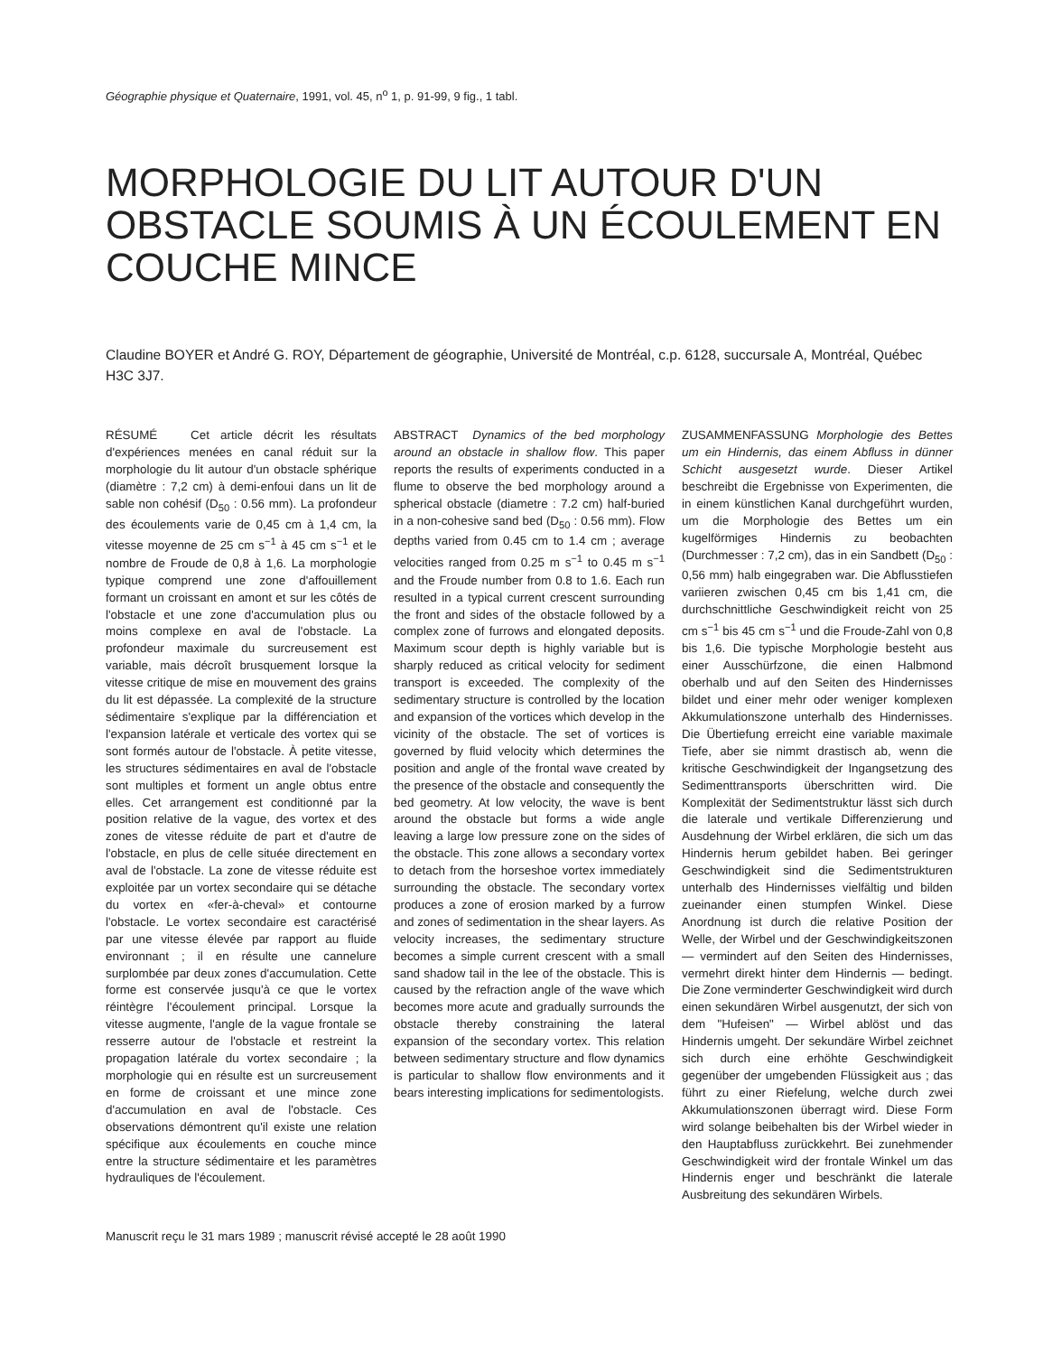Géographie physique et Quaternaire, 1991, vol. 45, n<sup>o</sup> 1, p. 91-99, 9 fig., 1 tabl.
MORPHOLOGIE DU LIT AUTOUR D'UN OBSTACLE SOUMIS À UN ÉCOULEMENT EN COUCHE MINCE
Claudine BOYER et André G. ROY, Département de géographie, Université de Montréal, c.p. 6128, succursale A, Montréal, Québec H3C 3J7.
RÉSUMÉ Cet article décrit les résultats d'expériences menées en canal réduit sur la morphologie du lit autour d'un obstacle sphérique (diamètre : 7,2 cm) à demi-enfoui dans un lit de sable non cohésif (D<sub>50</sub> : 0.56 mm). La profondeur des écoulements varie de 0,45 cm à 1,4 cm, la vitesse moyenne de 25 cm s<sup>−1</sup> à 45 cm s<sup>−1</sup> et le nombre de Froude de 0,8 à 1,6. La morphologie typique comprend une zone d'affouillement formant un croissant en amont et sur les côtés de l'obstacle et une zone d'accumulation plus ou moins complexe en aval de l'obstacle. La profondeur maximale du surcreusement est variable, mais décroît brusquement lorsque la vitesse critique de mise en mouvement des grains du lit est dépassée. La complexité de la structure sédimentaire s'explique par la différenciation et l'expansion latérale et verticale des vortex qui se sont formés autour de l'obstacle. À petite vitesse, les structures sédimentaires en aval de l'obstacle sont multiples et forment un angle obtus entre elles. Cet arrangement est conditionné par la position relative de la vague, des vortex et des zones de vitesse réduite de part et d'autre de l'obstacle, en plus de celle située directement en aval de l'obstacle. La zone de vitesse réduite est exploitée par un vortex secondaire qui se détache du vortex en «fer-à-cheval» et contourne l'obstacle. Le vortex secondaire est caractérisé par une vitesse élevée par rapport au fluide environnant ; il en résulte une cannelure surplombée par deux zones d'accumulation. Cette forme est conservée jusqu'à ce que le vortex réintègre l'écoulement principal. Lorsque la vitesse augmente, l'angle de la vague frontale se resserre autour de l'obstacle et restreint la propagation latérale du vortex secondaire ; la morphologie qui en résulte est un surcreusement en forme de croissant et une mince zone d'accumulation en aval de l'obstacle. Ces observations démontrent qu'il existe une relation spécifique aux écoulements en couche mince entre la structure sédimentaire et les paramètres hydrauliques de l'écoulement.
ABSTRACT Dynamics of the bed morphology around an obstacle in shallow flow. This paper reports the results of experiments conducted in a flume to observe the bed morphology around a spherical obstacle (diametre : 7.2 cm) half-buried in a non-cohesive sand bed (D<sub>50</sub> : 0.56 mm). Flow depths varied from 0.45 cm to 1.4 cm ; average velocities ranged from 0.25 m s<sup>−1</sup> to 0.45 m s<sup>−1</sup> and the Froude number from 0.8 to 1.6. Each run resulted in a typical current crescent surrounding the front and sides of the obstacle followed by a complex zone of furrows and elongated deposits. Maximum scour depth is highly variable but is sharply reduced as critical velocity for sediment transport is exceeded. The complexity of the sedimentary structure is controlled by the location and expansion of the vortices which develop in the vicinity of the obstacle. The set of vortices is governed by fluid velocity which determines the position and angle of the frontal wave created by the presence of the obstacle and consequently the bed geometry. At low velocity, the wave is bent around the obstacle but forms a wide angle leaving a large low pressure zone on the sides of the obstacle. This zone allows a secondary vortex to detach from the horseshoe vortex immediately surrounding the obstacle. The secondary vortex produces a zone of erosion marked by a furrow and zones of sedimentation in the shear layers. As velocity increases, the sedimentary structure becomes a simple current crescent with a small sand shadow tail in the lee of the obstacle. This is caused by the refraction angle of the wave which becomes more acute and gradually surrounds the obstacle thereby constraining the lateral expansion of the secondary vortex. This relation between sedimentary structure and flow dynamics is particular to shallow flow environments and it bears interesting implications for sedimentologists.
ZUSAMMENFASSUNG Morphologie des Bettes um ein Hindernis, das einem Abfluss in dünner Schicht ausgesetzt wurde. Dieser Artikel beschreibt die Ergebnisse von Experimenten, die in einem künstlichen Kanal durchgeführt wurden, um die Morphologie des Bettes um ein kugelförmiges Hindernis zu beobachten (Durchmesser : 7,2 cm), das in ein Sandbett (D<sub>50</sub> : 0,56 mm) halb eingegraben war. Die Abflusstiefen variieren zwischen 0,45 cm bis 1,41 cm, die durchschnittliche Geschwindigkeit reicht von 25 cm s<sup>−1</sup> bis 45 cm s<sup>−1</sup> und die Froude-Zahl von 0,8 bis 1,6. Die typische Morphologie besteht aus einer Ausschürfzone, die einen Halbmond oberhalb und auf den Seiten des Hindernisses bildet und einer mehr oder weniger komplexen Akkumulationszone unterhalb des Hindernisses. Die Übertiefung erreicht eine variable maximale Tiefe, aber sie nimmt drastisch ab, wenn die kritische Geschwindigkeit der Ingangsetzung des Sedimenttransports überschritten wird. Die Komplexität der Sedimentstruktur lässt sich durch die laterale und vertikale Differenzierung und Ausdehnung der Wirbel erklären, die sich um das Hindernis herum gebildet haben. Bei geringer Geschwindigkeit sind die Sedimentstrukturen unterhalb des Hindernisses vielfältig und bilden zueinander einen stumpfen Winkel. Diese Anordnung ist durch die relative Position der Welle, der Wirbel und der Geschwindigkeitszonen — vermindert auf den Seiten des Hindernisses, vermehrt direkt hinter dem Hindernis — bedingt. Die Zone verminderter Geschwindigkeit wird durch einen sekundären Wirbel ausgenutzt, der sich von dem "Hufeisen" — Wirbel ablöst und das Hindernis umgeht. Der sekundäre Wirbel zeichnet sich durch eine erhöhte Geschwindigkeit gegenüber der umgebenden Flüssigkeit aus ; das führt zu einer Riefelung, welche durch zwei Akkumulationszonen überragt wird. Diese Form wird solange beibehalten bis der Wirbel wieder in den Hauptabfluss zurückkehrt. Bei zunehmender Geschwindigkeit wird der frontale Winkel um das Hindernis enger und beschränkt die laterale Ausbreitung des sekundären Wirbels.
Manuscrit reçu le 31 mars 1989 ; manuscrit révisé accepté le 28 août 1990